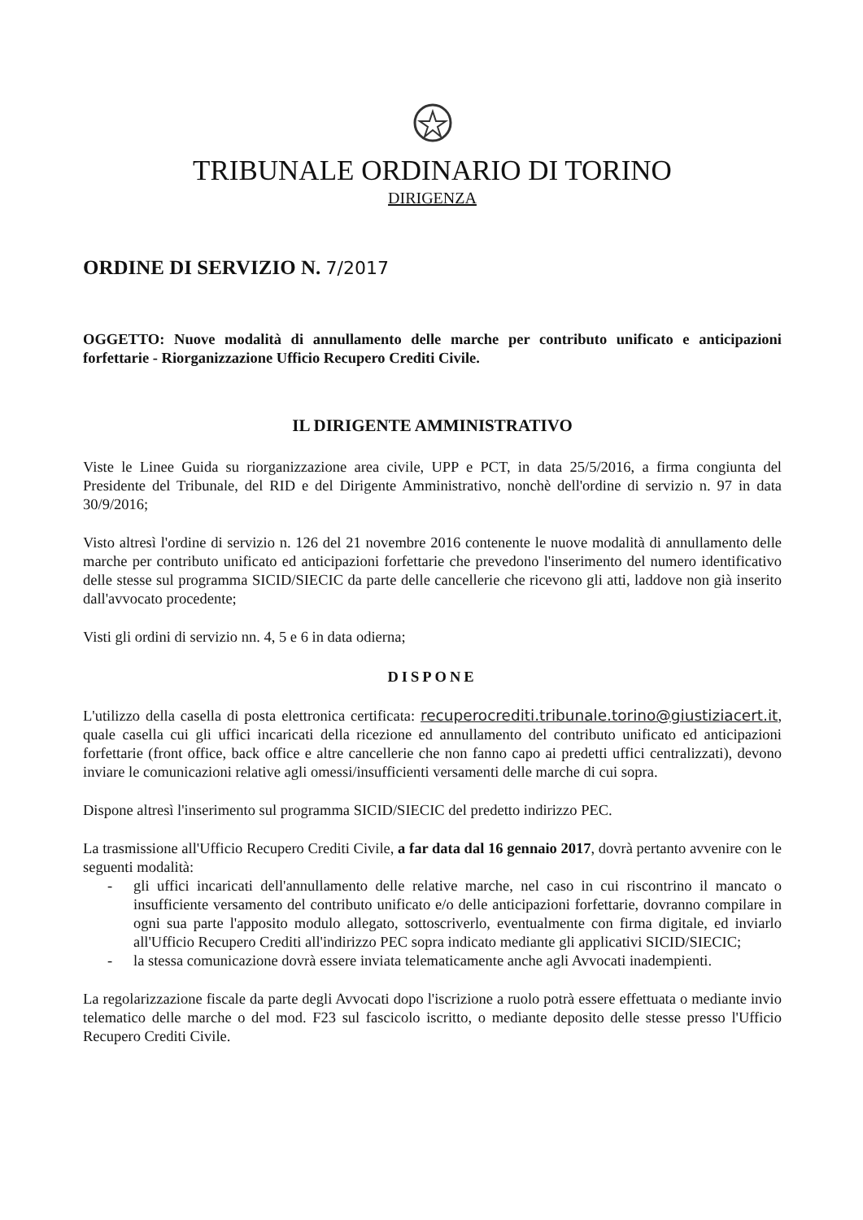TRIBUNALE ORDINARIO DI TORINO
DIRIGENZA
ORDINE DI SERVIZIO N. 7/2017
OGGETTO: Nuove modalità di annullamento delle marche per contributo unificato e anticipazioni forfettarie - Riorganizzazione Ufficio Recupero Crediti Civile.
IL DIRIGENTE AMMINISTRATIVO
Viste le Linee Guida su riorganizzazione area civile, UPP e PCT, in data 25/5/2016, a firma congiunta del Presidente del Tribunale, del RID e del Dirigente Amministrativo, nonchè dell'ordine di servizio n. 97 in data 30/9/2016;
Visto altresì l'ordine di servizio n. 126 del 21 novembre 2016 contenente le nuove modalità di annullamento delle marche per contributo unificato ed anticipazioni forfettarie che prevedono l'inserimento del numero identificativo delle stesse sul programma SICID/SIECIC da parte delle cancellerie che ricevono gli atti, laddove non già inserito dall'avvocato procedente;
Visti gli ordini di servizio nn. 4, 5 e 6 in data odierna;
DISPONE
L'utilizzo della casella di posta elettronica certificata: recuperocrediti.tribunale.torino@giustiziacert.it, quale casella cui gli uffici incaricati della ricezione ed annullamento del contributo unificato ed anticipazioni forfettarie (front office, back office e altre cancellerie che non fanno capo ai predetti uffici centralizzati), devono inviare le comunicazioni relative agli omessi/insufficienti versamenti delle marche di cui sopra.
Dispone altresì l'inserimento sul programma SICID/SIECIC del predetto indirizzo PEC.
La trasmissione all'Ufficio Recupero Crediti Civile, a far data dal 16 gennaio 2017, dovrà pertanto avvenire con le seguenti modalità:
- gli uffici incaricati dell'annullamento delle relative marche, nel caso in cui riscontrino il mancato o insufficiente versamento del contributo unificato e/o delle anticipazioni forfettarie, dovranno compilare in ogni sua parte l'apposito modulo allegato, sottoscriverlo, eventualmente con firma digitale, ed inviarlo all'Ufficio Recupero Crediti all'indirizzo PEC sopra indicato mediante gli applicativi SICID/SIECIC;
- la stessa comunicazione dovrà essere inviata telematicamente anche agli Avvocati inadempienti.
La regolarizzazione fiscale da parte degli Avvocati dopo l'iscrizione a ruolo potrà essere effettuata o mediante invio telematico delle marche o del mod. F23 sul fascicolo iscritto, o mediante deposito delle stesse presso l'Ufficio Recupero Crediti Civile.